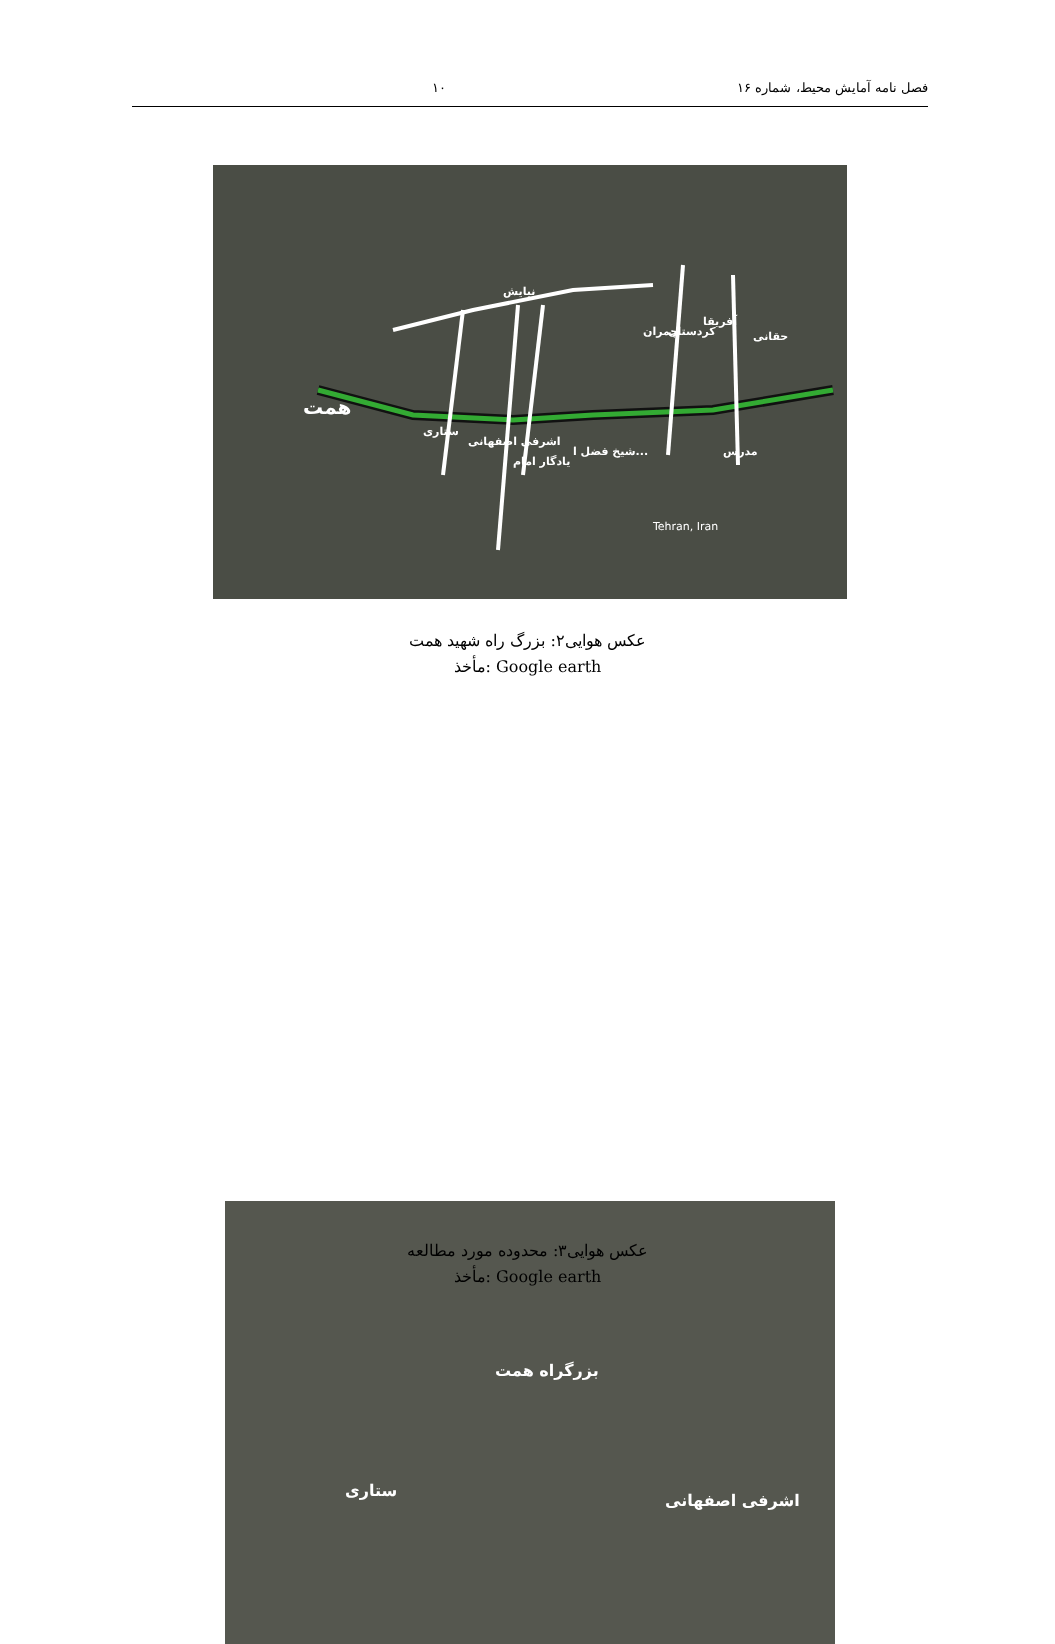فصل نامه آمایش محیط، شماره ۱۶ ۱۰
نیایش
چمران کردستان
آفریقا
حقانی
همت
ستاری
اشرفی اصفهانی
یادگار امام
شیخ فضل ا... مدرس
Tehran, Iran
عکس هوایی۲: بزرگ راه شهید همت
مأخذ: Google earth
بزرگراه همت
ستاری
اشرفی اصفهانی
عکس هوایی۳: محدوده مورد مطالعه
مأخذ: Google earth